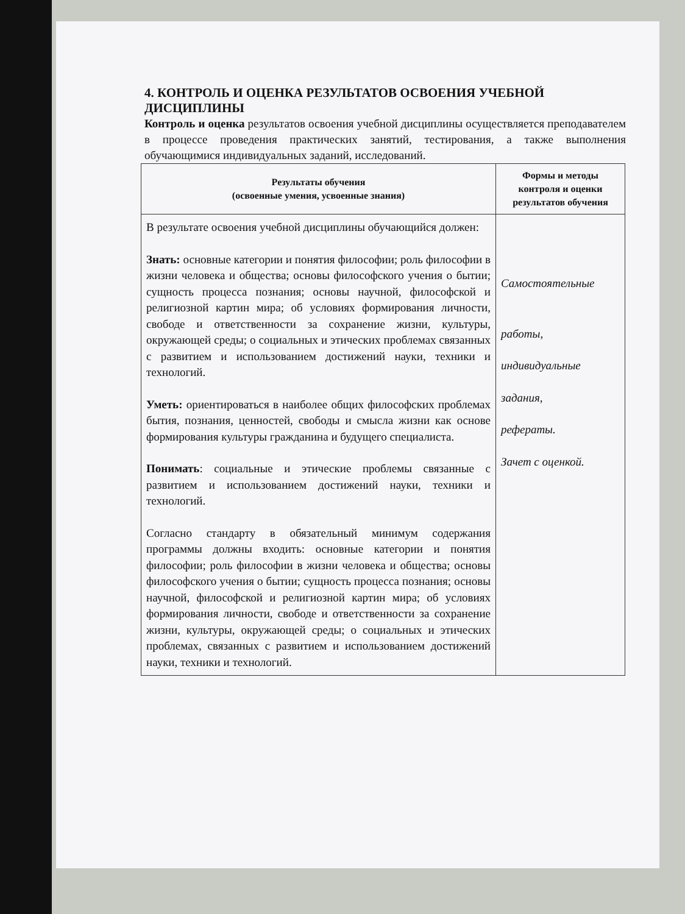4. КОНТРОЛЬ И ОЦЕНКА РЕЗУЛЬТАТОВ ОСВОЕНИЯ УЧЕБНОЙ ДИСЦИПЛИНЫ
Контроль и оценка результатов освоения учебной дисциплины осуществляется преподавателем в процессе проведения практических занятий, тестирования, а также выполнения обучающимися индивидуальных заданий, исследований.
| Результаты обучения (освоенные умения, усвоенные знания) | Формы и методы контроля и оценки результатов обучения |
| --- | --- |
| В результате освоения учебной дисциплины обучающийся должен: Знать: основные категории и понятия философии; роль философии в жизни человека и общества; основы философского учения о бытии; сущность процесса познания; основы научной, философской и религиозной картин мира; об условиях формирования личности, свободе и ответственности за сохранение жизни, культуры, окружающей среды; о социальных и этических проблемах связанных с развитием и использованием достижений науки, техники и технологий. Уметь: ориентироваться в наиболее общих философских проблемах бытия, познания, ценностей, свободы и смысла жизни как основе формирования культуры гражданина и будущего специалиста. Понимать : социальные и этические проблемы связанные с развитием и использованием достижений науки, техники и технологий. Согласно стандарту в обязательный минимум содержания программы должны входить: основные категории и понятия философии; роль философии в жизни человека и общества; основы философского учения о бытии; сущность процесса познания; основы научной, философской и религиозной картин мира; об условиях формирования личности, свободе и ответственности за сохранение жизни, культуры, окружающей среды; о социальных и этических проблемах, связанных с развитием и использованием достижений науки, техники и технологий. | Самостоятельные работы, индивидуальные задания, рефераты. Зачет с оценкой. |